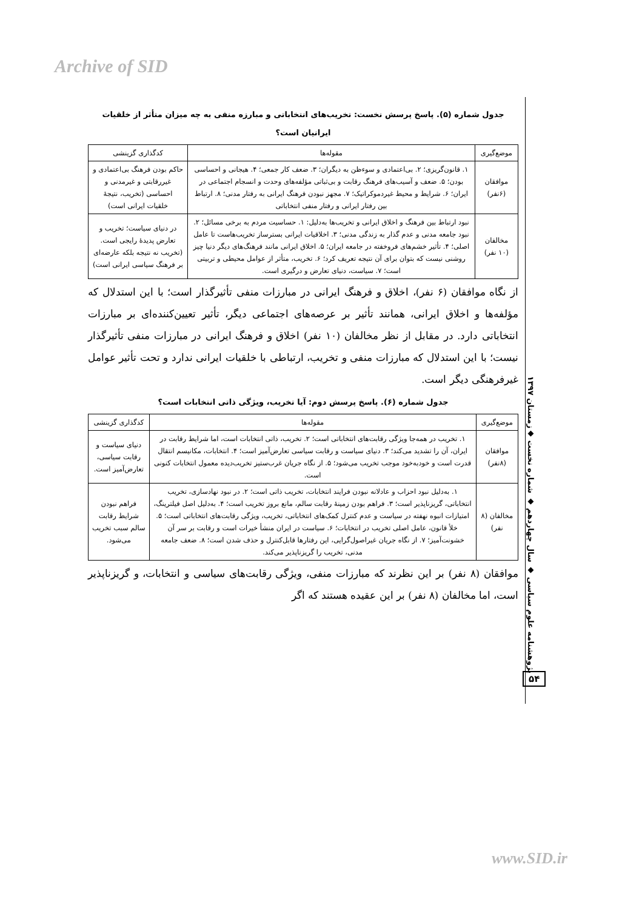Archive of SID
جدول شماره (۵). پاسخ پرسش نخست: تخریب‌های انتخاباتی و مبارزه منفی به چه میزان متأثر از خلقیات ایرانیان است؟
| موضع‌گیری | مقوله‌ها | کدگذاری گزینشی |
| --- | --- | --- |
| موافقان (۶نفر) | ۱. قانون‌گریزی؛ ۲. بی‌اعتمادی و سوءظن به دیگران؛ ۳. ضعف کار جمعی؛ ۴. هیجانی و احساسی بودن؛ ۵. ضعف و آسیب‌های فرهنگ رقابت و بی‌ثباتی مؤلفه‌های وحدت و انسجام اجتماعی در ایران؛ ۶. شرایط و محیط غیردموکراتیک؛ ۷. مجهز نبودن فرهنگ ایرانی به رفتار مدنی؛ ۸. ارتباط بین رفتار ایرانی و رفتار منفی انتخاباتی | حاکم بودن فرهنگ بی‌اعتمادی و غیررقابتی و غیرمدنی و احساسی (تخریب، نتیجهٔ خلقیات ایرانی است) |
| مخالفان (۱۰ نفر) | نبود ارتباط بین فرهنگ و اخلاق ایرانی و تخریب‌ها به‌دلیل: ۱. حساسیت مردم به برخی مسائل؛ ۲. نبود جامعه مدنی و عدم گذار به زندگی مدنی؛ ۳. اخلاقیات ایرانی بسترساز تخریب‌هاست تا عامل اصلی؛ ۴. تأثیر خشم‌های فروخفته در جامعه ایران؛ ۵. اخلاق ایرانی مانند فرهنگ‌های دیگر دنیا چیز روشنی نیست که بتوان برای آن نتیجه تعریف کرد؛ ۶. تخریب، متأثر از عوامل محیطی و تربیتی است؛ ۷. سیاست، دنیای تعارض و درگیری است. | در دنیای سیاست؛ تخریب و تعارض پدیدهٔ رایجی است. (تخریب نه نتیجه بلکه عارضه‌ای بر فرهنگ سیاسی ایرانی است) |
از نگاه موافقان (۶ نفر)، اخلاق و فرهنگ ایرانی در مبارزات منفی تأثیرگذار است؛ با این استدلال که مؤلفه‌ها و اخلاق ایرانی، همانند تأثیر بر عرصه‌های اجتماعی دیگر، تأثیر تعیین‌کننده‌ای بر مبارزات انتخاباتی دارد. در مقابل از نظر مخالفان (۱۰ نفر) اخلاق و فرهنگ ایرانی در مبارزات منفی تأثیرگذار نیست؛ با این استدلال که مبارزات منفی و تخریب، ارتباطی با خلقیات ایرانی ندارد و تحت تأثیر عوامل غیرفرهنگی دیگر است.
جدول شماره (۶). پاسخ پرسش دوم: آیا تخریب، ویژگی ذاتی انتخابات است؟
| موضع‌گیری | مقوله‌ها | کدگذاری گزینشی |
| --- | --- | --- |
| موافقان (۸نفر) | ۱. تخریب در همه‌جا ویژگی رقابت‌های انتخاباتی است؛ ۲. تخریب، ذاتی انتخابات است، اما شرایط رقابت در ایران، آن را تشدید می‌کند؛ ۳. دنیای سیاست و رقابت سیاسی تعارض‌آمیز است؛ ۴. انتخابات، مکانیسم انتقال قدرت است و خودبه‌خود موجب تخریب می‌شود؛ ۵. از نگاه جریان غرب‌ستیز تخریب‌دیده معمول انتخابات کنونی است. | دنیای سیاست و رقابت سیاسی، تعارض‌آمیز است. |
| مخالفان (۸ نفر) | ۱. به‌دلیل نبود احزاب و عادلانه نبودن فرایند انتخابات، تخریب ذاتی است؛ ۲. در نبود نهادسازی، تخریب انتخاباتی، گریزناپذیر است؛ ۳. فراهم بودن زمینهٔ رقابت سالم، مانع بروز تخریب است؛ ۴. به‌دلیل اصل فیلترینگ، امتیازات انبوه نهفته در سیاست و عدم کنترل کمک‌های انتخاباتی، تخریب، ویژگی رقابت‌های انتخاباتی است؛ ۵. خلأ قانون، عامل اصلی تخریب در انتخابات؛ ۶. سیاست در ایران منشأ خیرات است و رقابت بر سر آن خشونت‌آمیز؛ ۷. از نگاه جریان غیراصول‌گرایی، این رفتارها قابل‌کنترل و حذف شدن است؛ ۸. ضعف جامعه مدنی، تخریب را گریزناپذیر می‌کند. | فراهم نبودن شرایط رقابت سالم سبب تخریب می‌شود. |
موافقان (۸ نفر) بر این نظرند که مبارزات منفی، ویژگی رقابت‌های سیاسی و انتخابات، و گریزناپذیر است، اما مخالفان (۸ نفر) بر این عقیده هستند که اگر
پژوهشنامه علوم سیاسی ◆ سال چهاردهم ◆ شماره نخست ◆زمستان ۱۳۹۷
۵۴
www.SID.ir